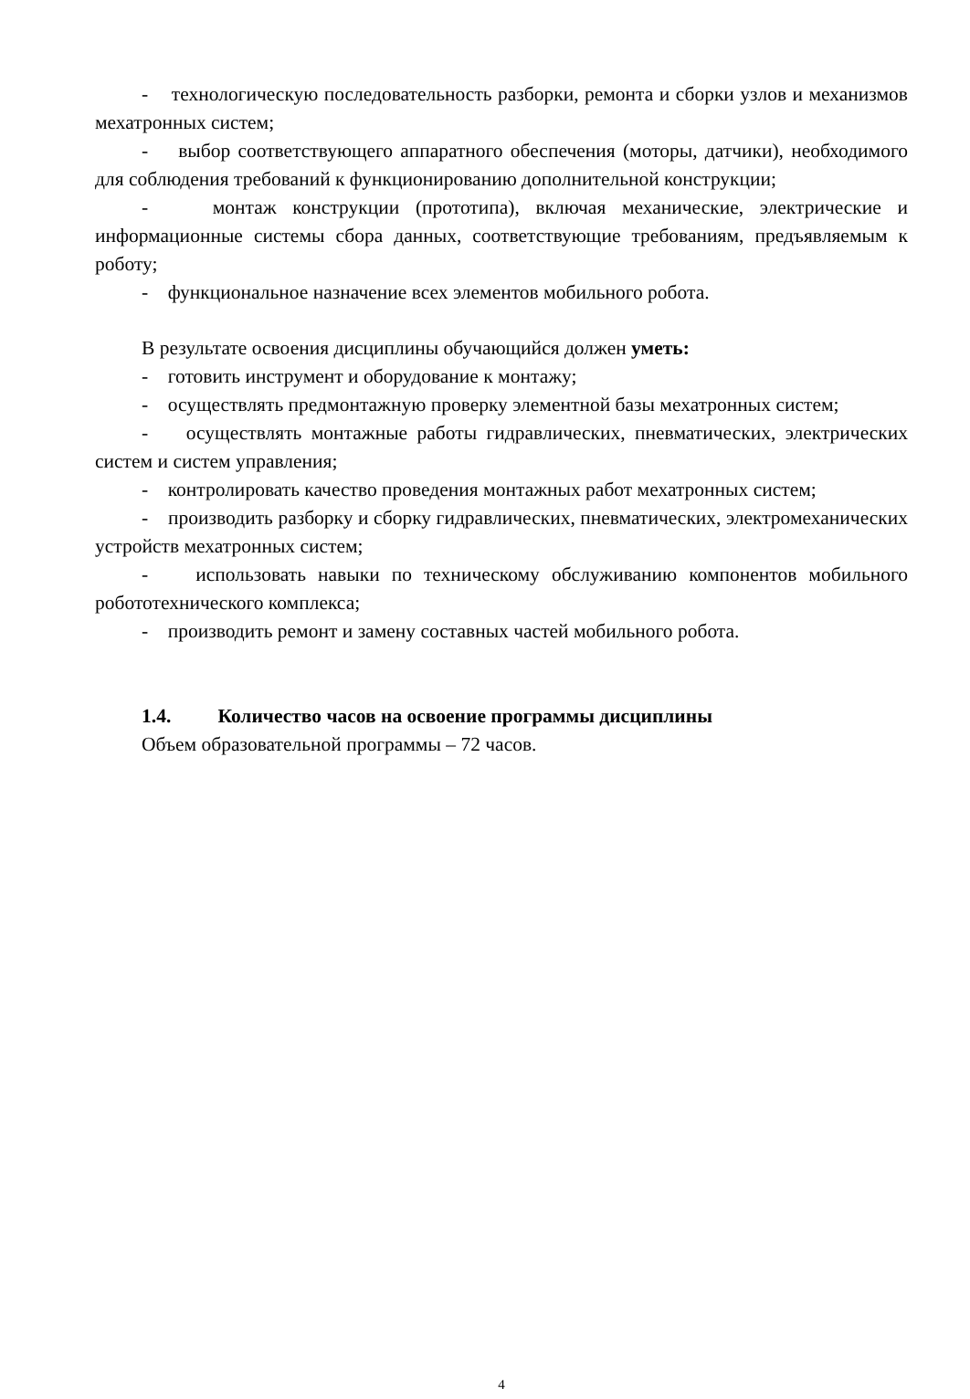- технологическую последовательность разборки, ремонта и сборки узлов и механизмов мехатронных систем;
- выбор соответствующего аппаратного обеспечения (моторы, датчики), необходимого для соблюдения требований к функционированию дополнительной конструкции;
- монтаж конструкции (прототипа), включая механические, электрические и информационные системы сбора данных, соответствующие требованиям, предъявляемым к роботу;
- функциональное назначение всех элементов мобильного робота.
В результате освоения дисциплины обучающийся должен уметь:
- готовить инструмент и оборудование к монтажу;
- осуществлять предмонтажную проверку элементной базы мехатронных систем;
- осуществлять монтажные работы гидравлических, пневматических, электрических систем и систем управления;
- контролировать качество проведения монтажных работ мехатронных систем;
- производить разборку и сборку гидравлических, пневматических, электромеханических устройств мехатронных систем;
- использовать навыки по техническому обслуживанию компонентов мобильного робототехнического комплекса;
- производить ремонт и замену составных частей мобильного робота.
1.4. Количество часов на освоение программы дисциплины
Объем образовательной программы – 72 часов.
4